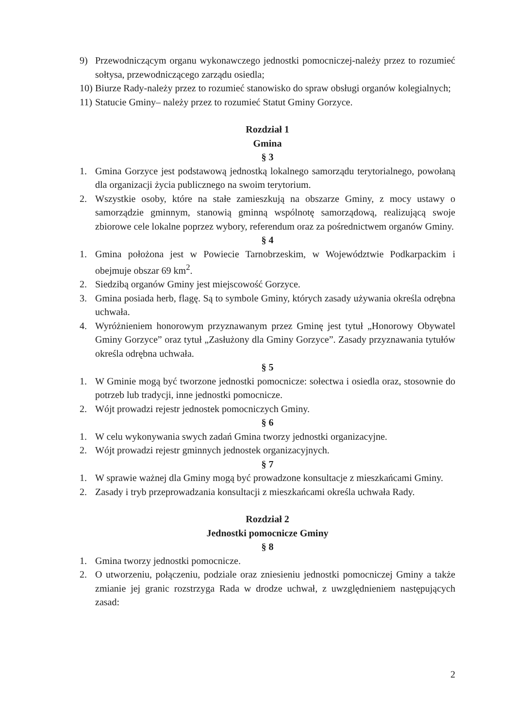9) Przewodniczącym organu wykonawczego jednostki pomocniczej-należy przez to rozumieć sołtysa, przewodniczącego zarządu osiedla;
10) Biurze Rady-należy przez to rozumieć stanowisko do spraw obsługi organów kolegialnych;
11) Statucie Gminy– należy przez to rozumieć Statut Gminy Gorzyce.
Rozdział 1
Gmina
§ 3
1. Gmina Gorzyce jest podstawową jednostką lokalnego samorządu terytorialnego, powołaną dla organizacji życia publicznego na swoim terytorium.
2. Wszystkie osoby, które na stałe zamieszkują na obszarze Gminy, z mocy ustawy o samorządzie gminnym, stanowią gminną wspólnotę samorządową, realizującą swoje zbiorowe cele lokalne poprzez wybory, referendum oraz za pośrednictwem organów Gminy.
§ 4
1. Gmina położona jest w Powiecie Tarnobrzeskim, w Województwie Podkarpackim i obejmuje obszar 69 km<sup>2</sup>.
2. Siedzibą organów Gminy jest miejscowość Gorzyce.
3. Gmina posiada herb, flagę. Są to symbole Gminy, których zasady używania określa odrębna uchwała.
4. Wyróżnieniem honorowym przyznawanym przez Gminę jest tytuł „Honorowy Obywatel Gminy Gorzyce” oraz tytuł „Zasłużony dla Gminy Gorzyce”. Zasady przyznawania tytułów określa odrębna uchwała.
§ 5
1. W Gminie mogą być tworzone jednostki pomocnicze: sołectwa i osiedla oraz, stosownie do potrzeb lub tradycji, inne jednostki pomocnicze.
2. Wójt prowadzi rejestr jednostek pomocniczych Gminy.
§ 6
1. W celu wykonywania swych zadań Gmina tworzy jednostki organizacyjne.
2. Wójt prowadzi rejestr gminnych jednostek organizacyjnych.
§ 7
1. W sprawie ważnej dla Gminy mogą być prowadzone konsultacje z mieszkańcami Gminy.
2. Zasady i tryb przeprowadzania konsultacji z mieszkańcami określa uchwała Rady.
Rozdział 2
Jednostki pomocnicze Gminy
§ 8
1. Gmina tworzy jednostki pomocnicze.
2. O utworzeniu, połączeniu, podziale oraz zniesieniu jednostki pomocniczej Gminy a także zmianie jej granic rozstrzyga Rada w drodze uchwał, z uwzględnieniem następujących zasad:
2